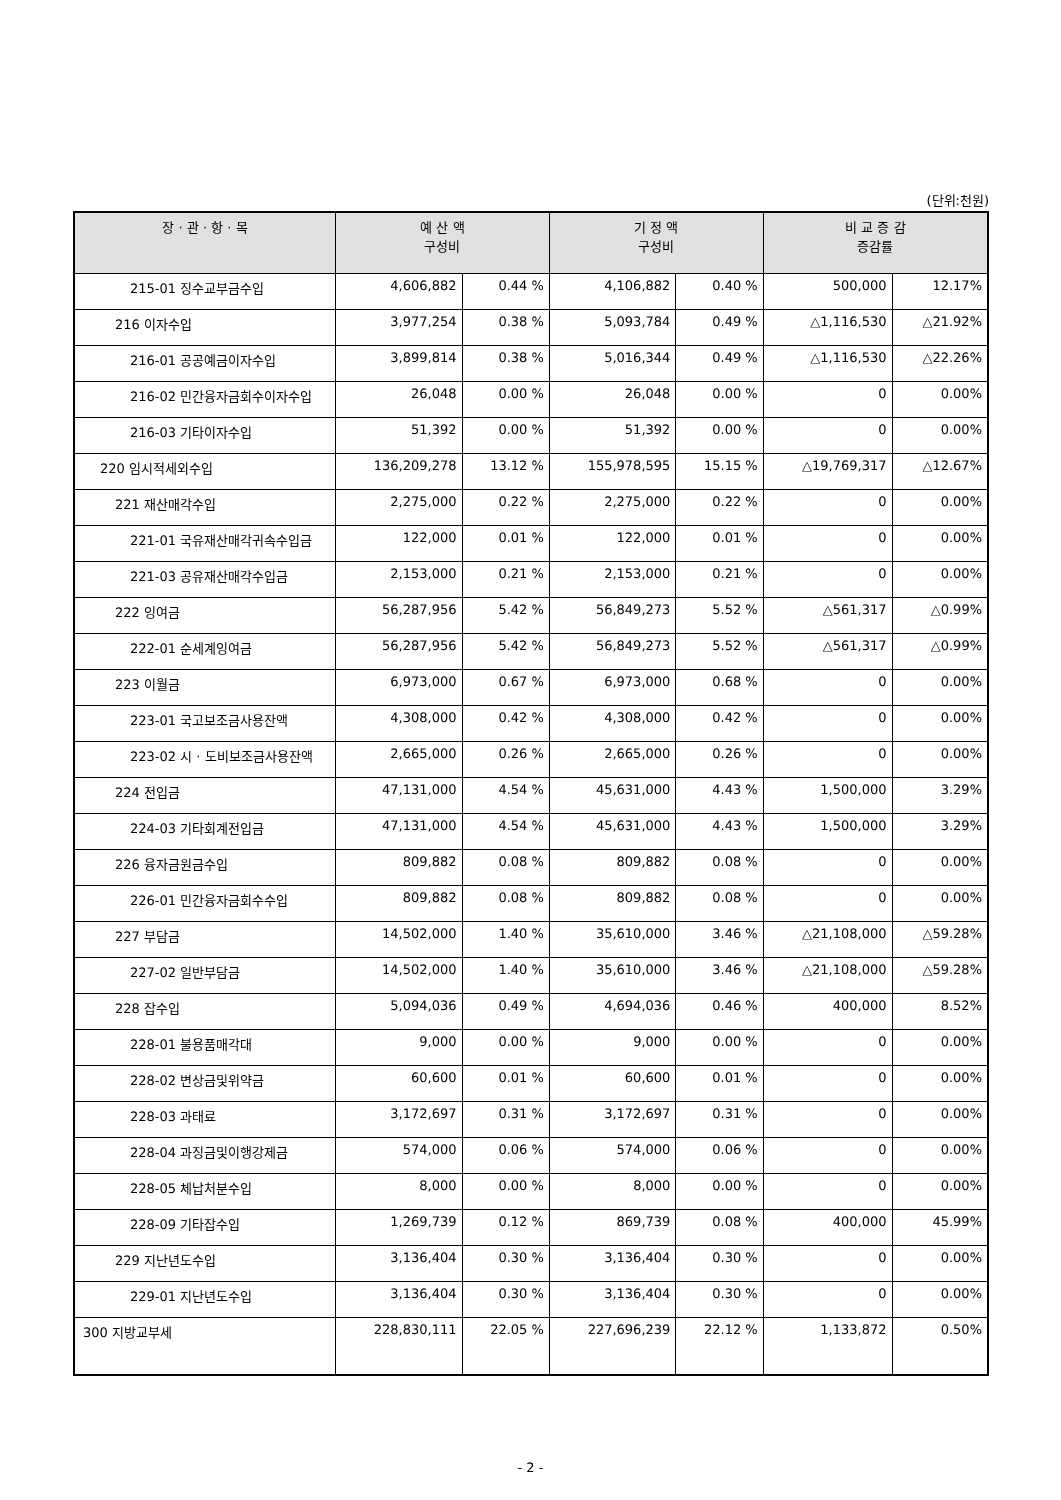(단위:천원)
| 장 · 관 · 항 · 목 | 예 산 액 구성비 | | 기 정 액 구성비 | | 비 교 증 감 증감률 | |
| --- | --- | --- | --- | --- | --- | --- |
| 215-01 징수교부금수입 | 4,606,882 | 0.44 % | 4,106,882 | 0.40 % | 500,000 | 12.17% |
| 216 이자수입 | 3,977,254 | 0.38 % | 5,093,784 | 0.49 % | △1,116,530 | △21.92% |
| 216-01 공공예금이자수입 | 3,899,814 | 0.38 % | 5,016,344 | 0.49 % | △1,116,530 | △22.26% |
| 216-02 민간융자금회수이자수입 | 26,048 | 0.00 % | 26,048 | 0.00 % | 0 | 0.00% |
| 216-03 기타이자수입 | 51,392 | 0.00 % | 51,392 | 0.00 % | 0 | 0.00% |
| 220 임시적세외수입 | 136,209,278 | 13.12 % | 155,978,595 | 15.15 % | △19,769,317 | △12.67% |
| 221 재산매각수입 | 2,275,000 | 0.22 % | 2,275,000 | 0.22 % | 0 | 0.00% |
| 221-01 국유재산매각귀속수입금 | 122,000 | 0.01 % | 122,000 | 0.01 % | 0 | 0.00% |
| 221-03 공유재산매각수입금 | 2,153,000 | 0.21 % | 2,153,000 | 0.21 % | 0 | 0.00% |
| 222 잉여금 | 56,287,956 | 5.42 % | 56,849,273 | 5.52 % | △561,317 | △0.99% |
| 222-01 순세계잉여금 | 56,287,956 | 5.42 % | 56,849,273 | 5.52 % | △561,317 | △0.99% |
| 223 이월금 | 6,973,000 | 0.67 % | 6,973,000 | 0.68 % | 0 | 0.00% |
| 223-01 국고보조금사용잔액 | 4,308,000 | 0.42 % | 4,308,000 | 0.42 % | 0 | 0.00% |
| 223-02 시 · 도비보조금사용잔액 | 2,665,000 | 0.26 % | 2,665,000 | 0.26 % | 0 | 0.00% |
| 224 전입금 | 47,131,000 | 4.54 % | 45,631,000 | 4.43 % | 1,500,000 | 3.29% |
| 224-03 기타회계전입금 | 47,131,000 | 4.54 % | 45,631,000 | 4.43 % | 1,500,000 | 3.29% |
| 226 융자금원금수입 | 809,882 | 0.08 % | 809,882 | 0.08 % | 0 | 0.00% |
| 226-01 민간융자금회수수입 | 809,882 | 0.08 % | 809,882 | 0.08 % | 0 | 0.00% |
| 227 부담금 | 14,502,000 | 1.40 % | 35,610,000 | 3.46 % | △21,108,000 | △59.28% |
| 227-02 일반부담금 | 14,502,000 | 1.40 % | 35,610,000 | 3.46 % | △21,108,000 | △59.28% |
| 228 잡수입 | 5,094,036 | 0.49 % | 4,694,036 | 0.46 % | 400,000 | 8.52% |
| 228-01 불용품매각대 | 9,000 | 0.00 % | 9,000 | 0.00 % | 0 | 0.00% |
| 228-02 변상금및위약금 | 60,600 | 0.01 % | 60,600 | 0.01 % | 0 | 0.00% |
| 228-03 과태료 | 3,172,697 | 0.31 % | 3,172,697 | 0.31 % | 0 | 0.00% |
| 228-04 과징금및이행강제금 | 574,000 | 0.06 % | 574,000 | 0.06 % | 0 | 0.00% |
| 228-05 체납처분수입 | 8,000 | 0.00 % | 8,000 | 0.00 % | 0 | 0.00% |
| 228-09 기타잡수입 | 1,269,739 | 0.12 % | 869,739 | 0.08 % | 400,000 | 45.99% |
| 229 지난년도수입 | 3,136,404 | 0.30 % | 3,136,404 | 0.30 % | 0 | 0.00% |
| 229-01 지난년도수입 | 3,136,404 | 0.30 % | 3,136,404 | 0.30 % | 0 | 0.00% |
| 300 지방교부세 | 228,830,111 | 22.05 % | 227,696,239 | 22.12 % | 1,133,872 | 0.50% |
- 2 -